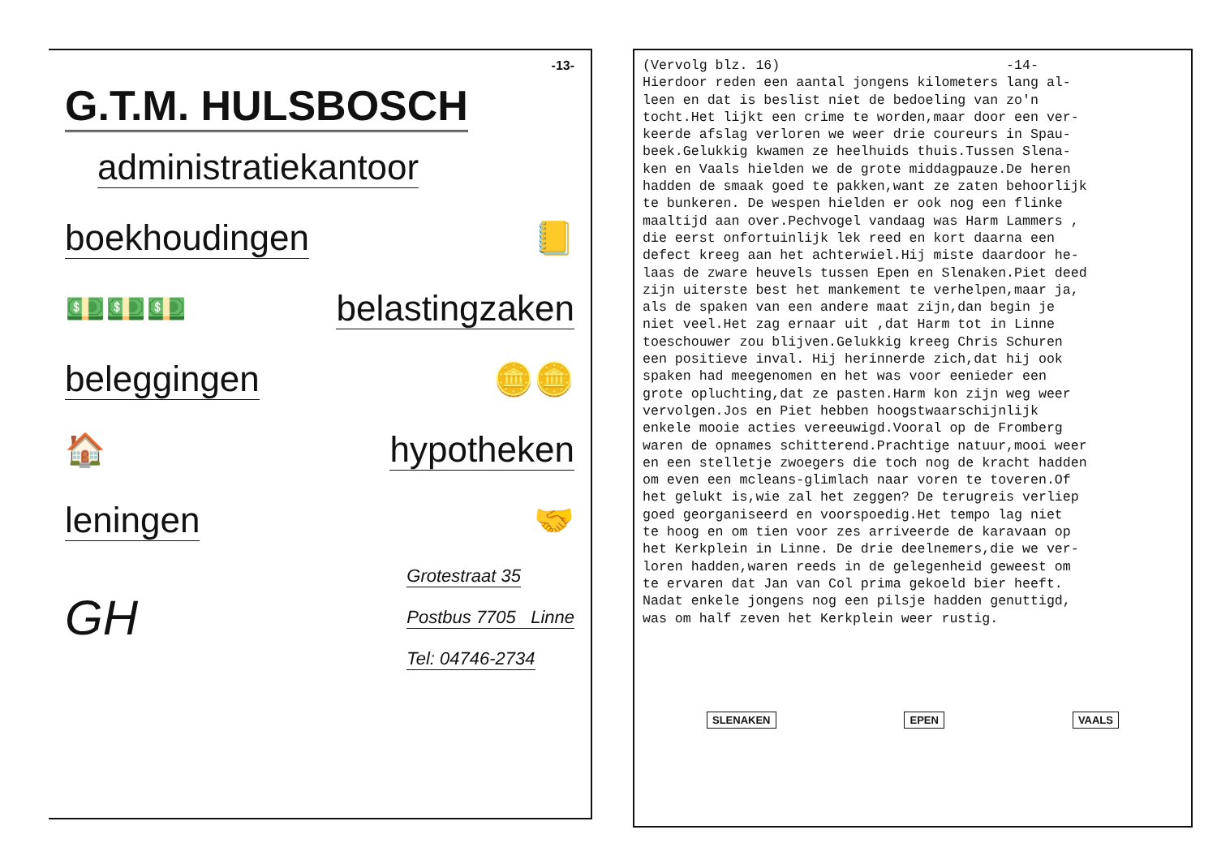-13-
G.T.M. HULSBOSCH
administratiekantoor
boekhoudingen
📒
💵💵💵
belastingzaken
beleggingen
🪙🪙
🏠
hypotheken
leningen
🤝
GH
Grotestraat 35
Postbus 7705 Linne
Tel: 04746-2734
(Vervolg blz. 16) -14- Hierdoor reden een aantal jongens kilometers lang al- leen en dat is beslist niet de bedoeling van zo'n tocht.Het lijkt een crime te worden,maar door een ver- keerde afslag verloren we weer drie coureurs in Spau- beek.Gelukkig kwamen ze heelhuids thuis.Tussen Slena- ken en Vaals hielden we de grote middagpauze.De heren hadden de smaak goed te pakken,want ze zaten behoorlijk te bunkeren. De wespen hielden er ook nog een flinke maaltijd aan over.Pechvogel vandaag was Harm Lammers , die eerst onfortuinlijk lek reed en kort daarna een defect kreeg aan het achterwiel.Hij miste daardoor he- laas de zware heuvels tussen Epen en Slenaken.Piet deed zijn uiterste best het mankement te verhelpen,maar ja, als de spaken van een andere maat zijn,dan begin je niet veel.Het zag ernaar uit ,dat Harm tot in Linne toeschouwer zou blijven.Gelukkig kreeg Chris Schuren een positieve inval. Hij herinnerde zich,dat hij ook spaken had meegenomen en het was voor eenieder een grote opluchting,dat ze pasten.Harm kon zijn weg weer vervolgen.Jos en Piet hebben hoogstwaarschijnlijk enkele mooie acties vereeuwigd.Vooral op de Fromberg waren de opnames schitterend.Prachtige natuur,mooi weer en een stelletje zwoegers die toch nog de kracht hadden om even een mcleans-glimlach naar voren te toveren.Of het gelukt is,wie zal het zeggen? De terugreis verliep goed georganiseerd en voorspoedig.Het tempo lag niet te hoog en om tien voor zes arriveerde de karavaan op het Kerkplein in Linne. De drie deelnemers,die we ver- loren hadden,waren reeds in de gelegenheid geweest om te ervaren dat Jan van Col prima gekoeld bier heeft. Nadat enkele jongens nog een pilsje hadden genuttigd, was om half zeven het Kerkplein weer rustig.
SLENAKEN EPEN VAALS